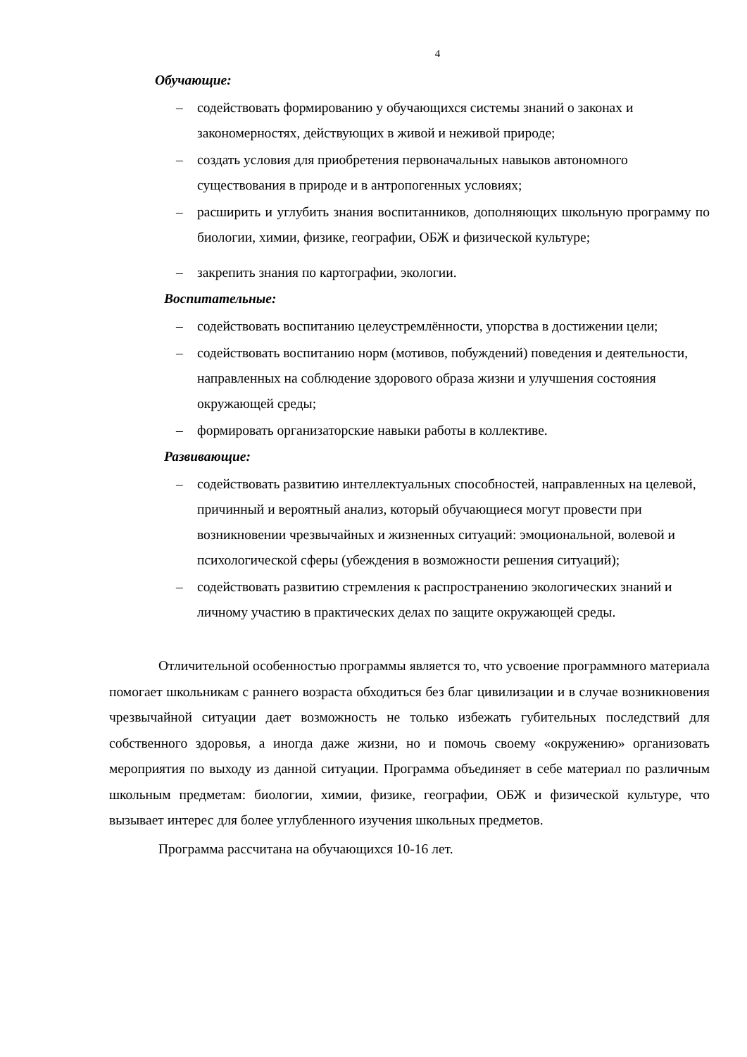4
Обучающие:
– содействовать формированию у обучающихся системы знаний о законах и закономерностях, действующих в живой и неживой природе;
– создать условия для приобретения первоначальных навыков автономного существования в природе и в антропогенных условиях;
– расширить и углубить знания воспитанников, дополняющих школьную программу по биологии, химии, физике, географии, ОБЖ и физической культуре;
– закрепить знания по картографии, экологии.
Воспитательные:
– содействовать воспитанию целеустремлённости, упорства в достижении цели;
– содействовать воспитанию норм (мотивов, побуждений) поведения и деятельности, направленных на соблюдение здорового образа жизни и улучшения состояния окружающей среды;
– формировать организаторские навыки работы в коллективе.
Развивающие:
– содействовать развитию интеллектуальных способностей, направленных на целевой, причинный и вероятный анализ, который обучающиеся могут провести при возникновении чрезвычайных и жизненных ситуаций: эмоциональной, волевой и психологической сферы (убеждения в возможности решения ситуаций);
– содействовать развитию стремления к распространению экологических знаний и личному участию в практических делах по защите окружающей среды.
Отличительной особенностью программы является то, что усвоение программного материала помогает школьникам с раннего возраста обходиться без благ цивилизации и в случае возникновения чрезвычайной ситуации дает возможность не только избежать губительных последствий для собственного здоровья, а иногда даже жизни, но и помочь своему «окружению» организовать мероприятия по выходу из данной ситуации. Программа объединяет в себе материал по различным школьным предметам: биологии, химии, физике, географии, ОБЖ и физической культуре, что вызывает интерес для более углубленного изучения школьных предметов.
Программа рассчитана на обучающихся 10-16 лет.